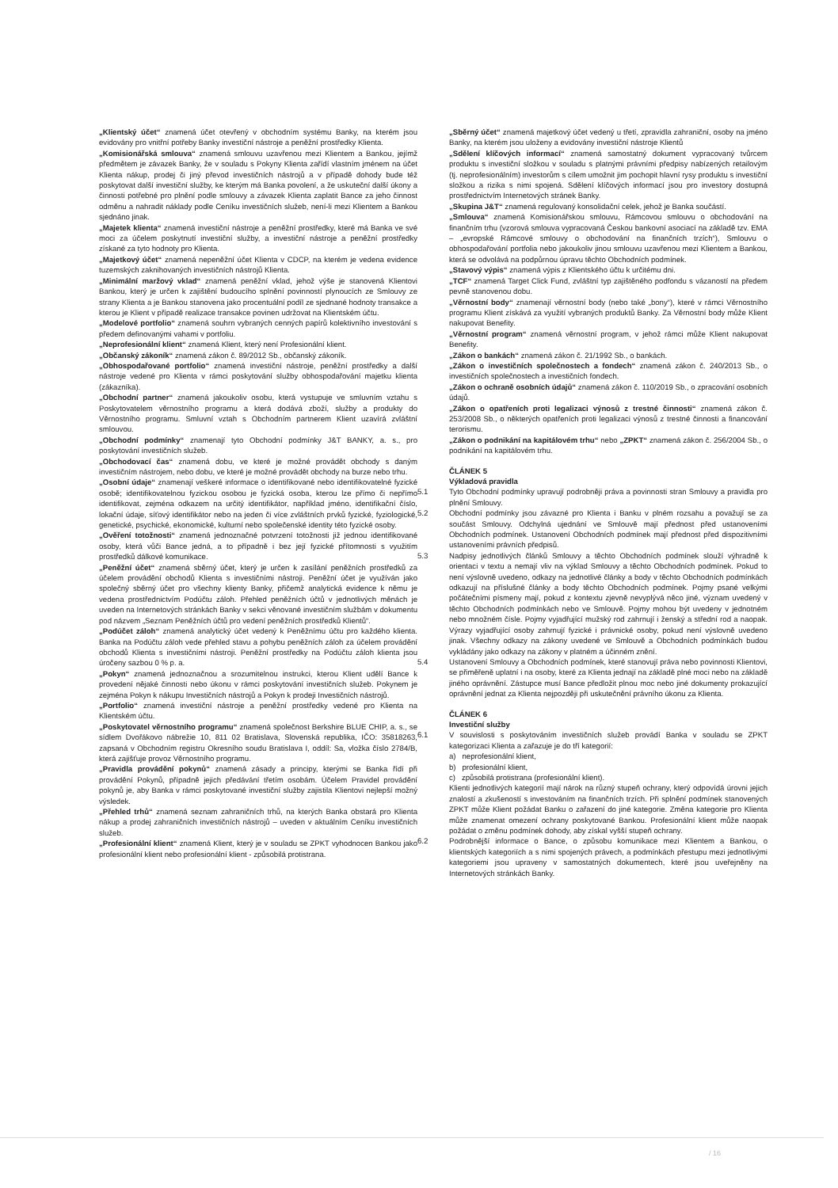„Klientský účet“ znamená účet otevřený v obchodním systému Banky, na kterém jsou evidovány pro vnitřní potřeby Banky investiční nástroje a peněžní prostředky Klienta.
„Komisionářská smlouva“ znamená smlouvu uzavřenou mezi Klientem a Bankou, jejímž předmětem je závazek Banky, že v souladu s Pokyny Klienta zařídí vlastním jménem na účet Klienta nákup, prodej či jiný převod investičních nástrojů a v případě dohody bude též poskytovat další investiční služby, ke kterým má Banka povolení, a že uskuteční další úkony a činnosti potřebné pro plnění podle smlouvy a závazek Klienta zaplatit Bance za jeho činnost odměnu a nahradit náklady podle Ceníku investičních služeb, není-li mezi Klientem a Bankou sjednáno jinak.
„Majetek klienta“ znamená investiční nástroje a peněžní prostředky, které má Banka ve své moci za účelem poskytnutí investiční služby, a investiční nástroje a peněžní prostředky získané za tyto hodnoty pro Klienta.
„Majetkový účet“ znamená nepeněžní účet Klienta v CDCP, na kterém je vedena evidence tuzemských zaknihovaných investičních nástrojů Klienta.
„Minimální maržový vklad“ znamená peněžní vklad, jehož výše je stanovená Klientovi Bankou, který je určen k zajištění budoucího splnění povinností plynoucích ze Smlouvy ze strany Klienta a je Bankou stanovena jako procentuální podíl ze sjednané hodnoty transakce a kterou je Klient v případě realizace transakce povinen udržovat na Klientském účtu.
„Modelové portfolio“ znamená souhrn vybraných cenných papírů kolektivního investování s předem definovanými vahami v portfoliu.
„Neprofesionální klient“ znamená Klient, který není Profesionální klient.
„Občanský zákoník“ znamená zákon č. 89/2012 Sb., občanský zákoník.
„Obhospodařované portfolio“ znamená investiční nástroje, peněžní prostředky a další nástroje vedené pro Klienta v rámci poskytování služby obhospodařování majetku klienta (zákazníka).
„Obchodní partner“ znamená jakoukoliv osobu, která vystupuje ve smluvním vztahu s Poskytovatelem věrnostního programu a která dodává zboží, služby a produkty do Věrnostního programu. Smluvní vztah s Obchodním partnerem Klient uzavírá zvláštní smlouvou.
„Obchodní podmínky“ znamenají tyto Obchodní podmínky J&T BANKY, a. s., pro poskytování investičních služeb.
„Obchodovací čas“ znamená dobu, ve které je možné provádět obchody s daným investičním nástrojem, nebo dobu, ve které je možné provádět obchody na burze nebo trhu.
„Osobní údaje“ znamenají veškeré informace o identifikované nebo identifikovatelné fyzické osobě; identifikovatelnou fyzickou osobou je fyzická osoba, kterou lze přímo či nepřímo identifikovat, zejména odkazem na určitý identifikátor, například jméno, identifikační číslo, lokační údaje, síťový identifikátor nebo na jeden či více zvláštních prvků fyzické, fyziologické, genetické, psychické, ekonomické, kulturní nebo společenské identity této fyzické osoby.
„Ověření totožnosti“ znamená jednoznačné potvrzení totožnosti již jednou identifikované osoby, která vůči Bance jedná, a to případně i bez její fyzické přítomnosti s využitím prostředků dálkové komunikace.
„Peněžní účet“ znamená sběrný účet, který je určen k zasílání peněžních prostředků za účelem provádění obchodů Klienta s investičními nástroji. Peněžní účet je využíván jako společný sběrný účet pro všechny klienty Banky, přičemž analytická evidence k němu je vedena prostřednictvím Podúčtu záloh. Přehled peněžních účtů v jednotlivých měnách je uveden na Internetových stránkách Banky v sekci věnované investičním službám v dokumentu pod názvem „Seznam Peněžních účtů pro vedení peněžních prostředků Klientů“.
„Podúčet záloh“ znamená analytický účet vedený k Peněžnímu účtu pro každého klienta. Banka na Podúčtu záloh vede přehled stavu a pohybu peněžních záloh za účelem provádění obchodů Klienta s investičními nástroji. Peněžní prostředky na Podúčtu záloh klienta jsou úročeny sazbou 0 % p. a.
„Pokyn“ znamená jednoznačnou a srozumitelnou instrukci, kterou Klient udělí Bance k provedení nějaké činnosti nebo úkonu v rámci poskytování investičních služeb. Pokynem je zejména Pokyn k nákupu Investičních nástrojů a Pokyn k prodeji Investičních nástrojů.
„Portfolio“ znamená investiční nástroje a peněžní prostředky vedené pro Klienta na Klientském účtu.
„Poskytovatel věrnostního programu“ znamená společnost Berkshire BLUE CHIP, a. s., se sídlem Dvořákovo nábrežie 10, 811 02 Bratislava, Slovenská republika, IČO: 35818263, zapsaná v Obchodním registru Okresního soudu Bratislava I, oddíl: Sa, vložka číslo 2784/B, která zajišťuje provoz Věrnostního programu.
„Pravidla provádění pokynů“ znamená zásady a principy, kterými se Banka řídí při provádění Pokynů, případně jejich předávání třetím osobám. Účelem Pravidel provádění pokynů je, aby Banka v rámci poskytované investiční služby zajistila Klientovi nejlepší možný výsledek.
„Přehled trhů“ znamená seznam zahraničních trhů, na kterých Banka obstará pro Klienta nákup a prodej zahraničních investičních nástrojů – uveden v aktuálním Ceníku investičních služeb.
„Profesionální klient“ znamená Klient, který je v souladu se ZPKT vyhodnocen Bankou jako profesionální klient nebo profesionální klient - způsobilá protistrana.
„Sběrný účet“ znamená majetkový účet vedený u třetí, zpravidla zahraniční, osoby na jméno Banky, na kterém jsou uloženy a evidovány investiční nástroje Klientů
„Sdělení klíčových informací“ znamená samostatný dokument vypracovaný tvůrcem produktu s investiční složkou v souladu s platnými právními předpisy nabízených retailovým (tj. neprofesionálním) investorům s cílem umožnit jim pochopit hlavní rysy produktu s investiční složkou a rizika s nimi spojená. Sdělení klíčových informací jsou pro investory dostupná prostřednictvím Internetových stránek Banky.
„Skupina J&T“ znamená regulovaný konsolidační celek, jehož je Banka součástí.
„Smlouva“ znamená Komisionářskou smlouvu, Rámcovou smlouvu o obchodování na finančním trhu (vzorová smlouva vypracovaná Českou bankovní asociací na základě tzv. EMA – „evropské Rámcové smlouvy o obchodování na finančních trzích“), Smlouvu o obhospodařování portfolia nebo jakoukoliv jinou smlouvu uzavřenou mezi Klientem a Bankou, která se odvolává na podpůrnou úpravu těchto Obchodních podmínek.
„Stavový výpis“ znamená výpis z Klientského účtu k určitému dni.
„TCF“ znamená Target Click Fund, zvláštní typ zajištěného podfondu s vázaností na předem pevně stanovenou dobu.
„Věrnostní body“ znamenají věrnostní body (nebo také „bony“), které v rámci Věrnostního programu Klient získává za využití vybraných produktů Banky. Za Věrnostní body může Klient nakupovat Benefity.
„Věrnostní program“ znamená věrnostní program, v jehož rámci může Klient nakupovat Benefity.
„Zákon o bankách“ znamená zákon č. 21/1992 Sb., o bankách.
„Zákon o investičních společnostech a fondech“ znamená zákon č. 240/2013 Sb., o investičních společnostech a investičních fondech.
„Zákon o ochraně osobních údajů“ znamená zákon č. 110/2019 Sb., o zpracování osobních údajů.
„Zákon o opatřeních proti legalizaci výnosů z trestné činnosti“ znamená zákon č. 253/2008 Sb., o některých opatřeních proti legalizaci výnosů z trestné činnosti a financování terorismu.
„Zákon o podnikání na kapitálovém trhu“ nebo „ZPKT“ znamená zákon č. 256/2004 Sb., o podnikání na kapitálovém trhu.
ČLÁNEK 5
Výkladová pravidla
5.1 Tyto Obchodní podmínky upravují podrobněji práva a povinnosti stran Smlouvy a pravidla pro plnění Smlouvy.
5.2 Obchodní podmínky jsou závazné pro Klienta i Banku v plném rozsahu a považují se za součást Smlouvy. Odchylná ujednání ve Smlouvě mají přednost před ustanoveními Obchodních podmínek. Ustanovení Obchodních podmínek mají přednost před dispozitivními ustanoveními právních předpisů.
5.3 Nadpisy jednotlivých článků Smlouvy a těchto Obchodních podmínek slouží výhradně k orientaci v textu a nemají vliv na výklad Smlouvy a těchto Obchodních podmínek. Pokud to není výslovně uvedeno, odkazy na jednotlivé články a body v těchto Obchodních podmínkách odkazují na příslušné články a body těchto Obchodních podmínek. Pojmy psané velkými počátečními písmeny mají, pokud z kontextu zjevně nevyplývá něco jiné, význam uvedený v těchto Obchodních podmínkách nebo ve Smlouvě. Pojmy mohou být uvedeny v jednotném nebo množném čísle. Pojmy vyjadřující mužský rod zahrnují i ženský a střední rod a naopak. Výrazy vyjadřující osoby zahrnují fyzické i právnické osoby, pokud není výslovně uvedeno jinak. Všechny odkazy na zákony uvedené ve Smlouvě a Obchodních podmínkách budou vykládány jako odkazy na zákony v platném a účinném znění.
5.4 Ustanovení Smlouvy a Obchodních podmínek, které stanovují práva nebo povinnosti Klientovi, se přiměřeně uplatní i na osoby, které za Klienta jednají na základě plné moci nebo na základě jiného oprávnění. Zástupce musí Bance předložit plnou moc nebo jiné dokumenty prokazující oprávnění jednat za Klienta nejpozději při uskutečnění právního úkonu za Klienta.
ČLÁNEK 6
Investiční služby
6.1 V souvislosti s poskytováním investičních služeb provádí Banka v souladu se ZPKT kategorizaci Klienta a zařazuje je do tří kategorií:
a) neprofesionální klient,
b) profesionální klient,
c) způsobilá protistrana (profesionální klient).
Klienti jednotlivých kategorií mají nárok na různý stupeň ochrany, který odpovídá úrovni jejich znalostí a zkušeností s investováním na finančních trzích. Při splnění podmínek stanovených ZPKT může Klient požádat Banku o zařazení do jiné kategorie. Změna kategorie pro Klienta může znamenat omezení ochrany poskytované Bankou. Profesionální klient může naopak požádat o změnu podmínek dohody, aby získal vyšší stupeň ochrany.
6.2 Podrobnější informace o Bance, o způsobu komunikace mezi Klientem a Bankou, o klientských kategoriích a s nimi spojených právech, a podmínkách přestupu mezi jednotlivými kategoriemi jsou upraveny v samostatných dokumentech, které jsou uveřejněny na Internetových stránkách Banky.
/ 16